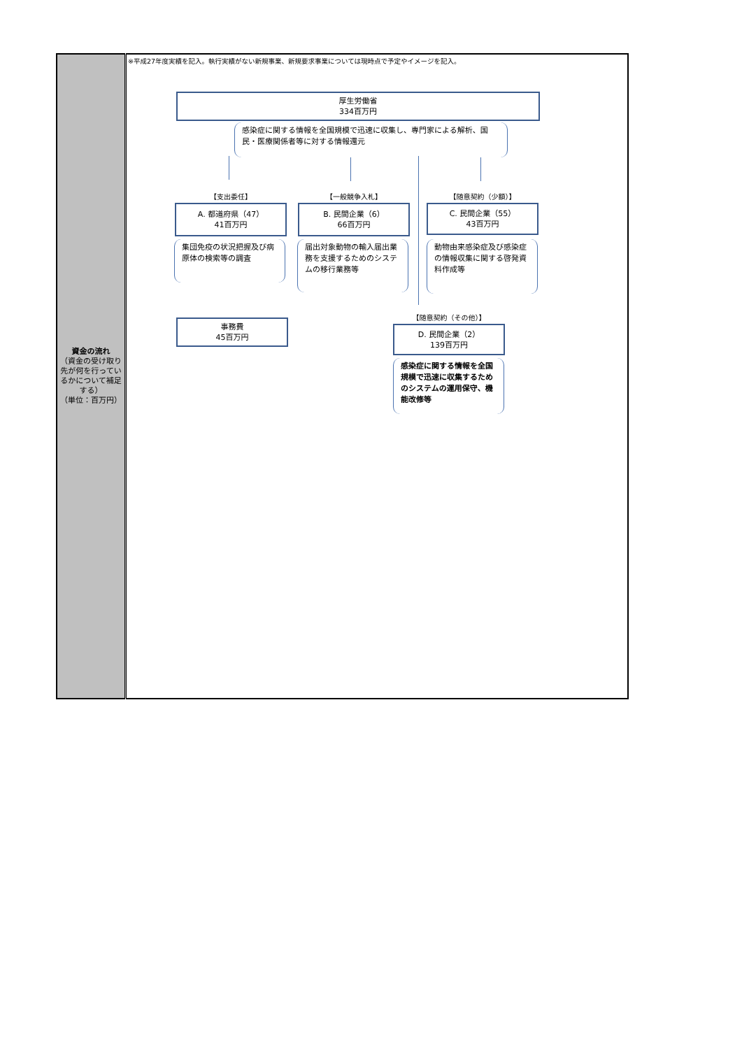| 資金の流れ （資金の受け取り先が何を行っているかについて補足する） （単位：百万円） | ※平成27年度実績を記入。執行実績がない新規事業、新規要求事業については現時点で予定やイメージを記入。 厚生労働省 334百万円 感染症に関する情報を全国規模で迅速に収集し、専門家による解析、国民・医療関係者等に対する情報還元 【支出委任】 【一般競争入札】 【随意契約（少額）】 A. 都道府県（47） 41百万円 B. 民間企業（6） 66百万円 C. 民間企業（55） 43百万円 集団免疫の状況把握及び病原体の検索等の調査 届出対象動物の輸入届出業務を支援するためのシステムの移行業務等 動物由来感染症及び感染症の情報収集に関する啓発資料作成等 事務費 45百万円 【随意契約（その他）】 D. 民間企業（2） 139百万円 感染症に関する情報を全国規模で迅速に収集するためのシステムの運用保守、機能改修等 |